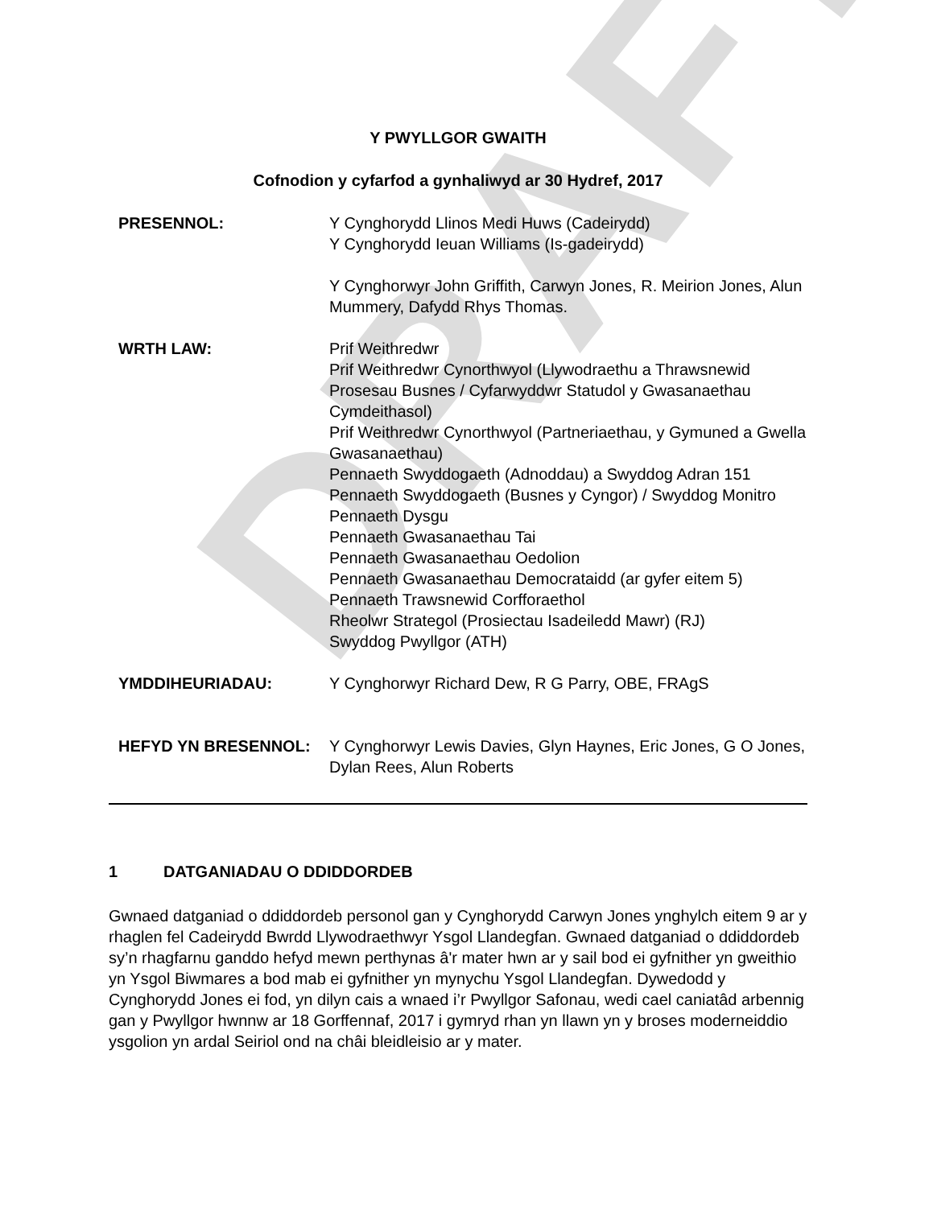DRAFT
Y PWYLLGOR GWAITH
Cofnodion y cyfarfod a gynhaliwyd ar 30 Hydref, 2017
| PRESENNOL: | Y Cynghorydd Llinos Medi Huws (Cadeirydd) Y Cynghorydd Ieuan Williams (Is-gadeirydd) Y Cynghorwyr John Griffith, Carwyn Jones, R. Meirion Jones, Alun Mummery, Dafydd Rhys Thomas. |
| WRTH LAW: | Prif Weithredwr Prif Weithredwr Cynorthwyol (Llywodraethu a Thrawsnewid Prosesau Busnes / Cyfarwyddwr Statudol y Gwasanaethau Cymdeithasol) Prif Weithredwr Cynorthwyol (Partneriaethau, y Gymuned a Gwella Gwasanaethau) Pennaeth Swyddogaeth (Adnoddau) a Swyddog Adran 151 Pennaeth Swyddogaeth (Busnes y Cyngor) / Swyddog Monitro Pennaeth Dysgu Pennaeth Gwasanaethau Tai Pennaeth Gwasanaethau Oedolion Pennaeth Gwasanaethau Democrataidd (ar gyfer eitem 5) Pennaeth Trawsnewid Corfforaethol Rheolwr Strategol (Prosiectau Isadeiledd Mawr) (RJ) Swyddog Pwyllgor (ATH) |
| YMDDIHEURIADAU: | Y Cynghorwyr Richard Dew, R G Parry, OBE, FRAgS |
| HEFYD YN BRESENNOL: | Y Cynghorwyr Lewis Davies, Glyn Haynes, Eric Jones, G O Jones, Dylan Rees, Alun Roberts |
1 DATGANIADAU O DDIDDORDEB
Gwnaed datganiad o ddiddordeb personol gan y Cynghorydd Carwyn Jones ynghylch eitem 9 ar y rhaglen fel Cadeirydd Bwrdd Llywodraethwyr Ysgol Llandegfan. Gwnaed datganiad o ddiddordeb sy’n rhagfarnu ganddo hefyd mewn perthynas â'r mater hwn ar y sail bod ei gyfnither yn gweithio yn Ysgol Biwmares a bod mab ei gyfnither yn mynychu Ysgol Llandegfan. Dywedodd y Cynghorydd Jones ei fod, yn dilyn cais a wnaed i’r Pwyllgor Safonau, wedi cael caniatâd arbennig gan y Pwyllgor hwnnw ar 18 Gorffennaf, 2017 i gymryd rhan yn llawn yn y broses moderneiddio ysgolion yn ardal Seiriol ond na châi bleidleisio ar y mater.